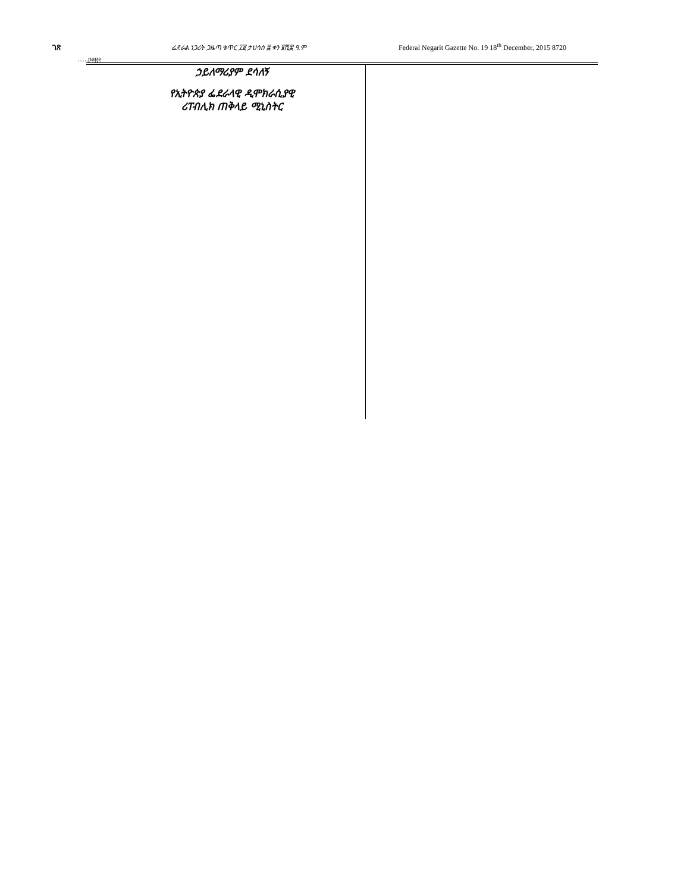ገጽ ፌደራል ነጋሪት ጋዜጣ ቁጥር ፲፱ ታህሳስ ፰ ቀን ፪ሺ፰ ዓ.ም Federal Negarit Gazette No. 19 18<sup>th</sup> December, 2015 8720
…..page
ኃይለማሪያም ደሳለኝ
የኢትዮጵያ ፌደራላዊ ዲሞክራሲያዊ
ሪፐብሊክ ጠቅላይ ሚኒስትር